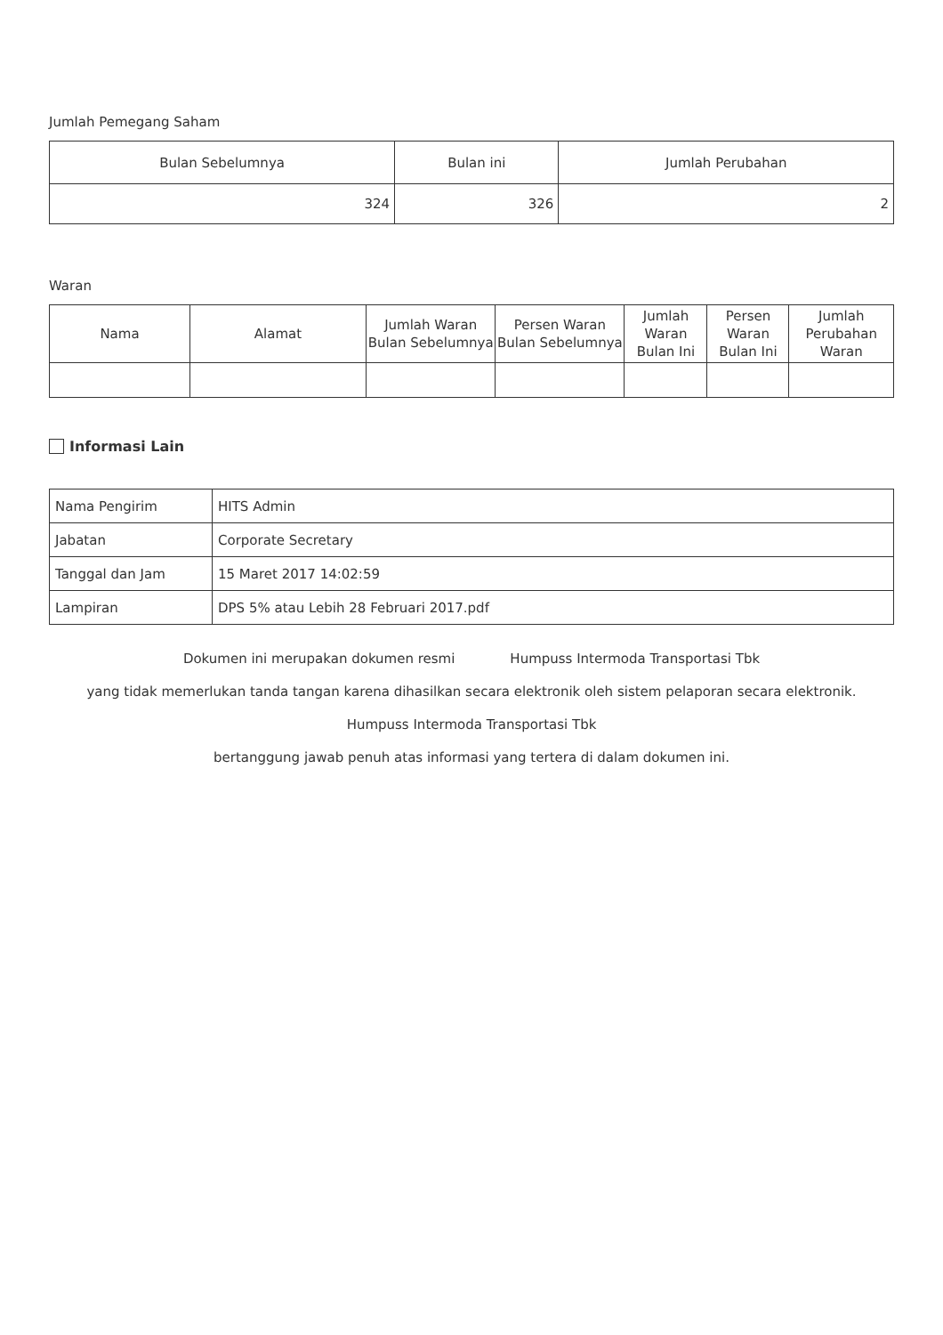Jumlah Pemegang Saham
| Bulan Sebelumnya | Bulan ini | Jumlah Perubahan |
| --- | --- | --- |
| 324 | 326 | 2 |
Waran
| Nama | Alamat | Jumlah Waran Bulan Sebelumnya | Persen Waran Bulan Sebelumnya | Jumlah Waran Bulan Ini | Persen Waran Bulan Ini | Jumlah Perubahan Waran |
| --- | --- | --- | --- | --- | --- | --- |
Informasi Lain
| Nama Pengirim | HITS Admin |
| Jabatan | Corporate Secretary |
| Tanggal dan Jam | 15 Maret 2017 14:02:59 |
| Lampiran | DPS 5% atau Lebih 28 Februari 2017.pdf |
Dokumen ini merupakan dokumen resmi Humpuss Intermoda Transportasi Tbk
yang tidak memerlukan tanda tangan karena dihasilkan secara elektronik oleh sistem pelaporan secara elektronik.
Humpuss Intermoda Transportasi Tbk
bertanggung jawab penuh atas informasi yang tertera di dalam dokumen ini.